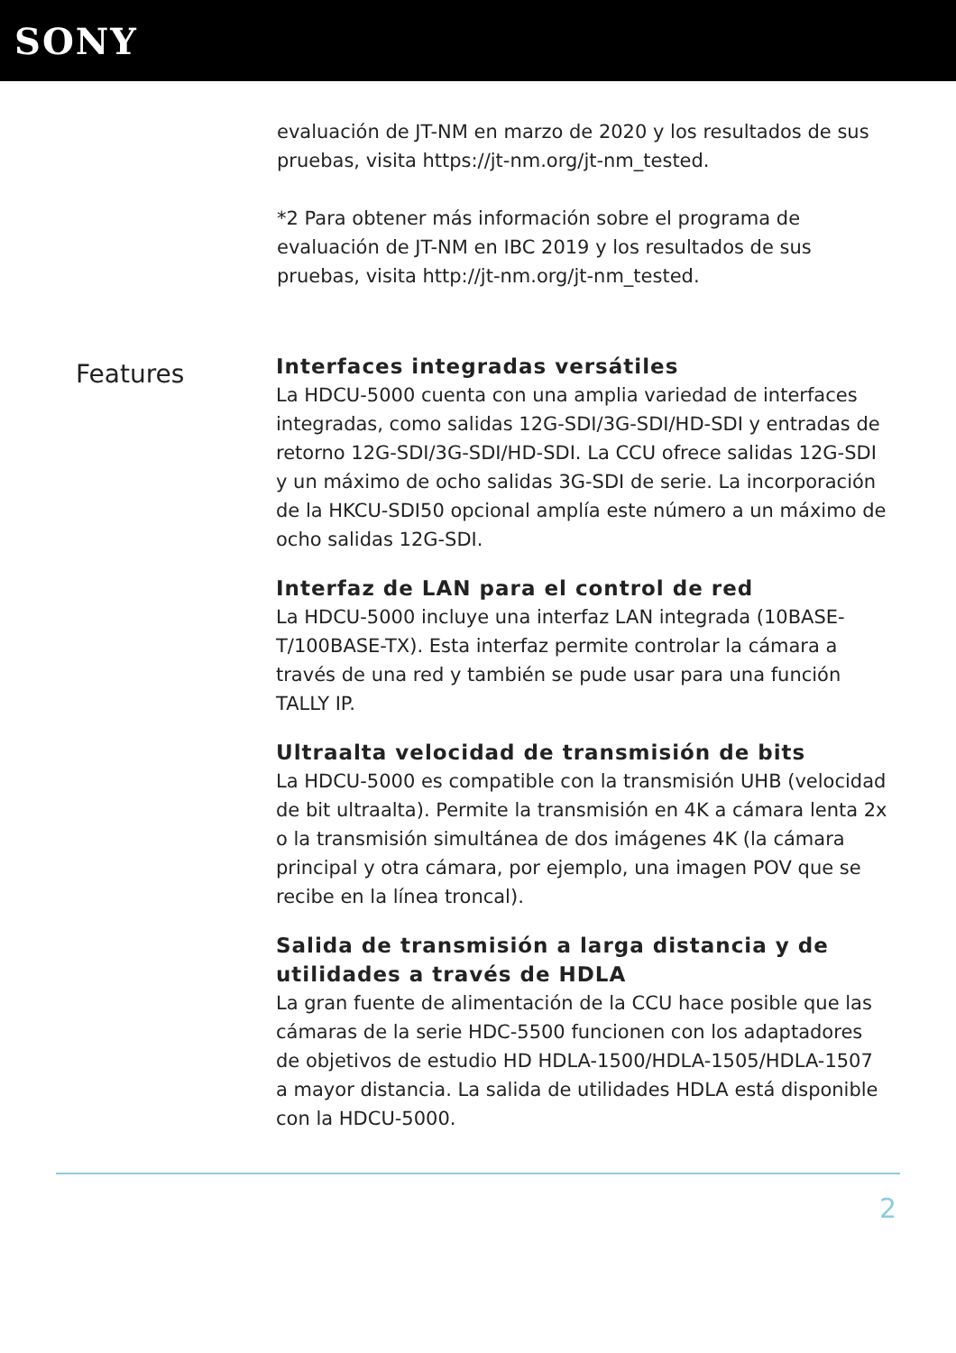SONY
evaluación de JT-NM en marzo de 2020 y los resultados de sus pruebas, visita https://jt-nm.org/jt-nm_tested.
*2 Para obtener más información sobre el programa de evaluación de JT-NM en IBC 2019 y los resultados de sus pruebas, visita http://jt-nm.org/jt-nm_tested.
Features
Interfaces integradas versátiles
La HDCU-5000 cuenta con una amplia variedad de interfaces integradas, como salidas 12G-SDI/3G-SDI/HD-SDI y entradas de retorno 12G-SDI/3G-SDI/HD-SDI. La CCU ofrece salidas 12G-SDI y un máximo de ocho salidas 3G-SDI de serie. La incorporación de la HKCU-SDI50 opcional amplía este número a un máximo de ocho salidas 12G-SDI.
Interfaz de LAN para el control de red
La HDCU-5000 incluye una interfaz LAN integrada (10BASE-T/100BASE-TX). Esta interfaz permite controlar la cámara a través de una red y también se pude usar para una función TALLY IP.
Ultraalta velocidad de transmisión de bits
La HDCU-5000 es compatible con la transmisión UHB (velocidad de bit ultraalta). Permite la transmisión en 4K a cámara lenta 2x o la transmisión simultánea de dos imágenes 4K (la cámara principal y otra cámara, por ejemplo, una imagen POV que se recibe en la línea troncal).
Salida de transmisión a larga distancia y de utilidades a través de HDLA
La gran fuente de alimentación de la CCU hace posible que las cámaras de la serie HDC-5500 funcionen con los adaptadores de objetivos de estudio HD HDLA-1500/HDLA-1505/HDLA-1507 a mayor distancia. La salida de utilidades HDLA está disponible con la HDCU-5000.
2